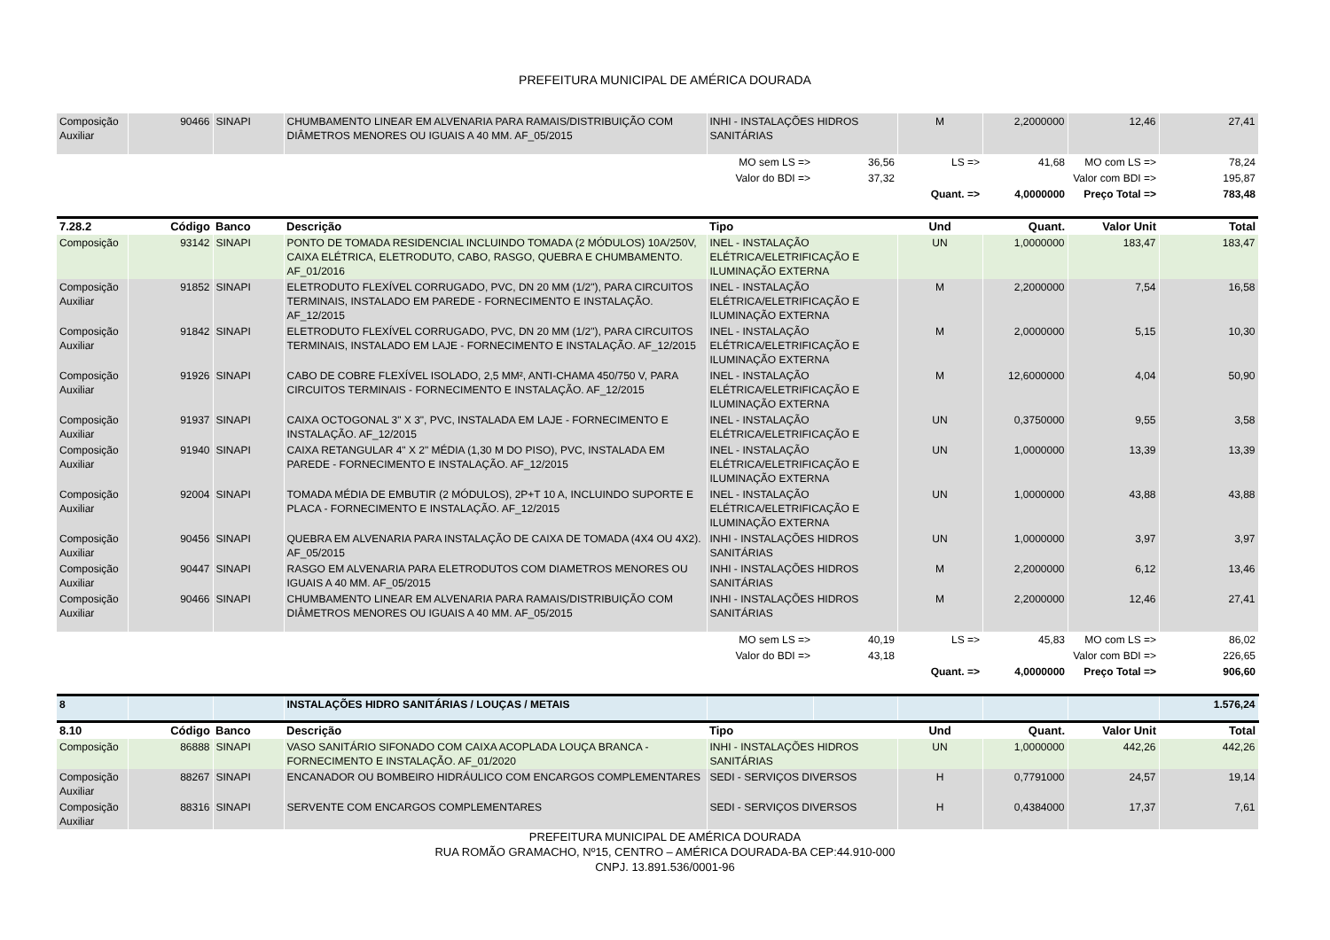PREFEITURA MUNICIPAL DE AMÉRICA DOURADA
| Composição Auxiliar | 90466 | SINAPI | CHUMBAMENTO LINEAR EM ALVENARIA PARA RAMAIS/DISTRIBUIÇÃO COM DIÂMETROS MENORES OU IGUAIS A 40 MM. AF_05/2015 | INHI - INSTALAÇÕES HIDROS SANITÁRIAS | | M | 2,2000000 | 12,46 | 27,41 |
| | | | | MO sem LS => | 36,56 | LS => | 41,68 | MO com LS => | 78,24 |
| | | | | Valor do BDI => | 37,32 | | Valor com BDI => | | 195,87 |
| | | | | | | Quant. => | 4,0000000 | Preço Total => | 783,48 |
| 7.28.2 | Código | Banco | Descrição | Tipo | | Und | Quant. | Valor Unit | Total |
| Composição | 93142 | SINAPI | PONTO DE TOMADA RESIDENCIAL INCLUINDO TOMADA (2 MÓDULOS) 10A/250V, CAIXA ELÉTRICA, ELETRODUTO, CABO, RASGO, QUEBRA E CHUMBAMENTO. AF_01/2016 | INEL - INSTALAÇÃO ELÉTRICA/ELETRIFICAÇÃO E ILUMINAÇÃO EXTERNA | | UN | 1,0000000 | 183,47 | 183,47 |
| Composição Auxiliar | 91852 | SINAPI | ELETRODUTO FLEXÍVEL CORRUGADO, PVC, DN 20 MM (1/2"), PARA CIRCUITOS TERMINAIS, INSTALADO EM PAREDE - FORNECIMENTO E INSTALAÇÃO. AF_12/2015 | INEL - INSTALAÇÃO ELÉTRICA/ELETRIFICAÇÃO E ILUMINAÇÃO EXTERNA | | M | 2,2000000 | 7,54 | 16,58 |
| Composição Auxiliar | 91842 | SINAPI | ELETRODUTO FLEXÍVEL CORRUGADO, PVC, DN 20 MM (1/2"), PARA CIRCUITOS TERMINAIS, INSTALADO EM LAJE - FORNECIMENTO E INSTALAÇÃO. AF_12/2015 | INEL - INSTALAÇÃO ELÉTRICA/ELETRIFICAÇÃO E ILUMINAÇÃO EXTERNA | | M | 2,0000000 | 5,15 | 10,30 |
| Composição Auxiliar | 91926 | SINAPI | CABO DE COBRE FLEXÍVEL ISOLADO, 2,5 MM², ANTI-CHAMA 450/750 V, PARA CIRCUITOS TERMINAIS - FORNECIMENTO E INSTALAÇÃO. AF_12/2015 | INEL - INSTALAÇÃO ELÉTRICA/ELETRIFICAÇÃO E ILUMINAÇÃO EXTERNA | | M | 12,6000000 | 4,04 | 50,90 |
| Composição Auxiliar | 91937 | SINAPI | CAIXA OCTOGONAL 3" X 3", PVC, INSTALADA EM LAJE - FORNECIMENTO E INSTALAÇÃO. AF_12/2015 | INEL - INSTALAÇÃO ELÉTRICA/ELETRIFICAÇÃO E | | UN | 0,3750000 | 9,55 | 3,58 |
| Composição Auxiliar | 91940 | SINAPI | CAIXA RETANGULAR 4" X 2" MÉDIA (1,30 M DO PISO), PVC, INSTALADA EM PAREDE - FORNECIMENTO E INSTALAÇÃO. AF_12/2015 | INEL - INSTALAÇÃO ELÉTRICA/ELETRIFICAÇÃO E ILUMINAÇÃO EXTERNA | | UN | 1,0000000 | 13,39 | 13,39 |
| Composição Auxiliar | 92004 | SINAPI | TOMADA MÉDIA DE EMBUTIR (2 MÓDULOS), 2P+T 10 A, INCLUINDO SUPORTE E PLACA - FORNECIMENTO E INSTALAÇÃO. AF_12/2015 | INEL - INSTALAÇÃO ELÉTRICA/ELETRIFICAÇÃO E ILUMINAÇÃO EXTERNA | | UN | 1,0000000 | 43,88 | 43,88 |
| Composição Auxiliar | 90456 | SINAPI | QUEBRA EM ALVENARIA PARA INSTALAÇÃO DE CAIXA DE TOMADA (4X4 OU 4X2). AF_05/2015 | INHI - INSTALAÇÕES HIDROS SANITÁRIAS | | UN | 1,0000000 | 3,97 | 3,97 |
| Composição Auxiliar | 90447 | SINAPI | RASGO EM ALVENARIA PARA ELETRODUTOS COM DIAMETROS MENORES OU IGUAIS A 40 MM. AF_05/2015 | INHI - INSTALAÇÕES HIDROS SANITÁRIAS | | M | 2,2000000 | 6,12 | 13,46 |
| Composição Auxiliar | 90466 | SINAPI | CHUMBAMENTO LINEAR EM ALVENARIA PARA RAMAIS/DISTRIBUIÇÃO COM DIÂMETROS MENORES OU IGUAIS A 40 MM. AF_05/2015 | INHI - INSTALAÇÕES HIDROS SANITÁRIAS | | M | 2,2000000 | 12,46 | 27,41 |
| | | | | MO sem LS => | 40,19 | LS => | 45,83 | MO com LS => | 86,02 |
| | | | | Valor do BDI => | 43,18 | | Valor com BDI => | | 226,65 |
| | | | | | | Quant. => | 4,0000000 | Preço Total => | 906,60 |
| 8 | | | INSTALAÇÕES HIDRO SANITÁRIAS / LOUÇAS / METAIS | | | | | | 1.576,24 |
| 8.10 | Código | Banco | Descrição | Tipo | | Und | Quant. | Valor Unit | Total |
| Composição | 86888 | SINAPI | VASO SANITÁRIO SIFONADO COM CAIXA ACOPLADA LOUÇA BRANCA - FORNECIMENTO E INSTALAÇÃO. AF_01/2020 | INHI - INSTALAÇÕES HIDROS SANITÁRIAS | | UN | 1,0000000 | 442,26 | 442,26 |
| Composição Auxiliar | 88267 | SINAPI | ENCANADOR OU BOMBEIRO HIDRÁULICO COM ENCARGOS COMPLEMENTARES | SEDI - SERVIÇOS DIVERSOS | | H | 0,7791000 | 24,57 | 19,14 |
| Composição Auxiliar | 88316 | SINAPI | SERVENTE COM ENCARGOS COMPLEMENTARES | SEDI - SERVIÇOS DIVERSOS | | H | 0,4384000 | 17,37 | 7,61 |
PREFEITURA MUNICIPAL DE AMÉRICA DOURADA
RUA ROMÃO GRAMACHO, Nº15, CENTRO – AMÉRICA DOURADA-BA CEP:44.910-000
CNPJ. 13.891.536/0001-96